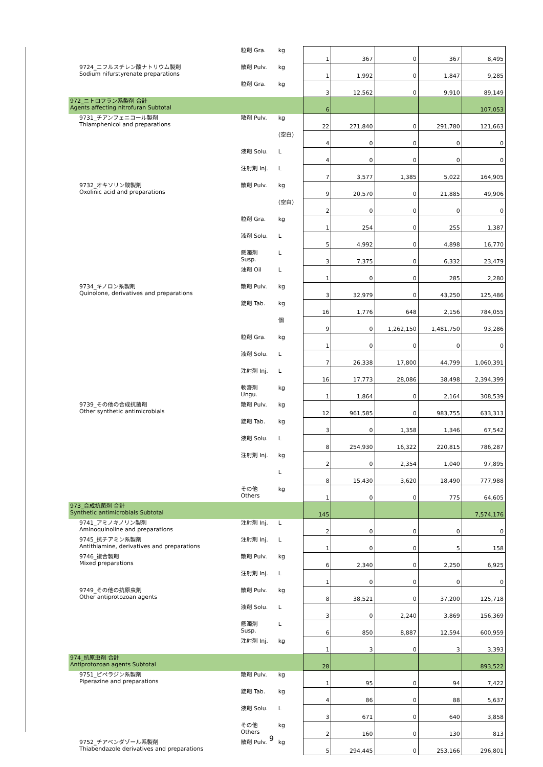| | | 粒剤 Gra. | kg | 1 | 367 | 0 | 367 | 8,495 |
| | 9724_ニフルスチレン酸ナトリウム製剤 Sodium nifurstyrenate preparations | 散剤 Pulv. | kg | 1 | 1,992 | 0 | 1,847 | 9,285 |
| | | 粒剤 Gra. | kg | 3 | 12,562 | 0 | 9,910 | 89,149 |
| 972_ニトロフラン系製剤 合計 Agents affecting nitrofuran Subtotal | | | | 6 | | | | 107,053 |
| | 9731_チアンフェニコール製剤 Thiamphenicol and preparations | 散剤 Pulv. | kg | 22 | 271,840 | 0 | 291,780 | 121,663 |
| | | | (空白) | 4 | 0 | 0 | 0 | 0 |
| | | 液剤 Solu. | L | 4 | 0 | 0 | 0 | 0 |
| | | 注射剤 Inj. | L | 7 | 3,577 | 1,385 | 5,022 | 164,905 |
| | 9732_オキソリン酸製剤 Oxolinic acid and preparations | 散剤 Pulv. | kg | 9 | 20,570 | 0 | 21,885 | 49,906 |
| | | | (空白) | 2 | 0 | 0 | 0 | 0 |
| | | 粒剤 Gra. | kg | 1 | 254 | 0 | 255 | 1,387 |
| | | 液剤 Solu. | L | 5 | 4,992 | 0 | 4,898 | 16,770 |
| | | 懸濁剤 Susp. | L | 3 | 7,375 | 0 | 6,332 | 23,479 |
| | | 油剤 Oil | L | 1 | 0 | 0 | 285 | 2,280 |
| | 9734_キノロン系製剤 Quinolone, derivatives and preparations | 散剤 Pulv. | kg | 3 | 32,979 | 0 | 43,250 | 125,486 |
| | | 錠剤 Tab. | kg | 16 | 1,776 | 648 | 2,156 | 784,055 |
| | | | 個 | 9 | 0 | 1,262,150 | 1,481,750 | 93,286 |
| | | 粒剤 Gra. | kg | 1 | 0 | 0 | 0 | 0 |
| | | 液剤 Solu. | L | 7 | 26,338 | 17,800 | 44,799 | 1,060,391 |
| | | 注射剤 Inj. | L | 16 | 17,773 | 28,086 | 38,498 | 2,394,399 |
| | | 軟膏剤 Ungu. | kg | 1 | 1,864 | 0 | 2,164 | 308,539 |
| | 9739_その他の合成抗菌剤 Other synthetic antimicrobials | 散剤 Pulv. | kg | 12 | 961,585 | 0 | 983,755 | 633,313 |
| | | 錠剤 Tab. | kg | 3 | 0 | 1,358 | 1,346 | 67,542 |
| | | 液剤 Solu. | L | 8 | 254,930 | 16,322 | 220,815 | 786,287 |
| | | 注射剤 Inj. | kg | 2 | 0 | 2,354 | 1,040 | 97,895 |
| | | | L | 8 | 15,430 | 3,620 | 18,490 | 777,988 |
| | | その他 Others | kg | 1 | 0 | 0 | 775 | 64,605 |
| 973_合成抗菌剤 合計 Synthetic antimicrobials Subtotal | | | | 145 | | | | 7,574,176 |
| | 9741_アミノキノリン製剤 Aminoquinoline and preparations | 注射剤 Inj. | L | 2 | 0 | 0 | 0 | 0 |
| | 9745_抗チアミン系製剤 Antithiamine, derivatives and preparations | 注射剤 Inj. | L | 1 | 0 | 0 | 5 | 158 |
| | 9746_複合製剤 Mixed preparations | 散剤 Pulv. | kg | 6 | 2,340 | 0 | 2,250 | 6,925 |
| | | 注射剤 Inj. | L | 1 | 0 | 0 | 0 | 0 |
| | 9749_その他の抗原虫剤 Other antiprotozoan agents | 散剤 Pulv. | kg | 8 | 38,521 | 0 | 37,200 | 125,718 |
| | | 液剤 Solu. | L | 3 | 0 | 2,240 | 3,869 | 156,369 |
| | | 懸濁剤 Susp. | L | 6 | 850 | 8,887 | 12,594 | 600,959 |
| | | 注射剤 Inj. | kg | 1 | 3 | 0 | 3 | 3,393 |
| 974_抗原虫剤 合計 Antiprotozoan agents Subtotal | | | | 28 | | | | 893,522 |
| | 9751_ピペラジン系製剤 Piperazine and preparations | 散剤 Pulv. | kg | 1 | 95 | 0 | 94 | 7,422 |
| | | 錠剤 Tab. | kg | 4 | 86 | 0 | 88 | 5,637 |
| | | 液剤 Solu. | L | 3 | 671 | 0 | 640 | 3,858 |
| | | その他 Others | kg | 2 | 160 | 0 | 130 | 813 |
| | 9752_チアベンダゾール系製剤 Thiabendazole derivatives and preparations | 散剤 Pulv. | kg | 5 | 294,445 | 0 | 253,166 | 296,801 |
9